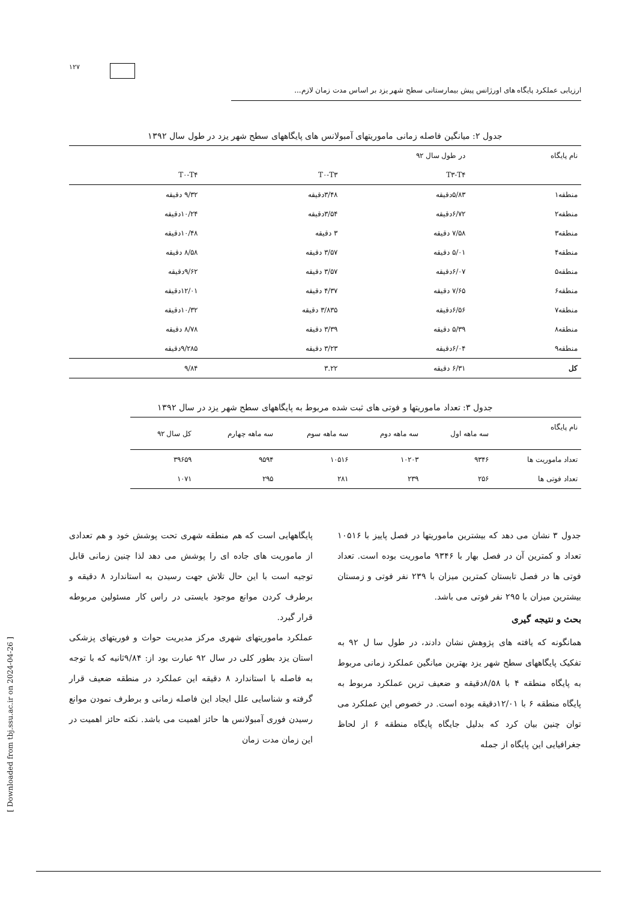۱۲۷
ارزیابی عملکرد پایگاه های اورژانس پیش بیمارستانی سطح شهر یزد بر اساس مدت زمان لازم...
جدول ۲: میانگین فاصله زمانی ماموریتهای آمبولانس های پایگاههای سطح شهر یزد در طول سال ۱۳۹۲
| نام پایگاه | در طول سال ۹۲ | | |
| --- | --- | --- | --- |
| | T۳-T۴ | T۰-T۳ | T۰-T۴ |
| منطقه۱ | ۵/۸۳دقیقه | ۳/۴۸دقیقه | ۹/۳۲ دقیقه |
| منطقه۲ | ۶/۷۲دقیقه | ۳/۵۴دقیقه | ۱۰/۲۴دقیقه |
| منطقه۳ | ۷/۵۸ دقیقه | ۳ دقیقه | ۱۰/۴۸دقیقه |
| منطقه۴ | ۵/۰۱ دقیقه | ۳/۵۷ دقیقه | ۸/۵۸ دقیقه |
| منطقه۵ | ۶/۰۷دقیقه | ۳/۵۷ دقیقه | ۹/۶۲دقیقه |
| منطقه۶ | ۷/۶۵ دقیقه | ۴/۳۷ دقیقه | ۱۲/۰۱دقیقه |
| منطقه۷ | ۶/۵۶دقیقه | ۳/۸۳۵ دقیقه | ۱۰/۳۲دقیقه |
| منطقه۸ | ۵/۳۹ دقیقه | ۳/۳۹ دقیقه | ۸/۷۸ دقیقه |
| منطقه۹ | ۶/۰۴دقیقه | ۳/۲۳ دقیقه | ۹/۲۸۵دقیقه |
| کل | ۶/۳۱ دقیقه | ۳.۲۲ | ۹/۸۴ |
جدول ۳: تعداد ماموریتها و فوتی های ثبت شده مربوط به پایگاههای سطح شهر یزد در سال ۱۳۹۲
| نام پایگاه | سه ماهه اول | سه ماهه دوم | سه ماهه سوم | سه ماهه چهارم | کل سال ۹۲ |
| --- | --- | --- | --- | --- | --- |
| تعداد ماموریت ها | ۹۳۴۶ | ۱۰۲۰۳ | ۱۰۵۱۶ | ۹۵۹۴ | ۳۹۶۵۹ |
| تعداد فوتی ها | ۲۵۶ | ۲۳۹ | ۲۸۱ | ۲۹۵ | ۱۰۷۱ |
جدول ۳ نشان می دهد که بیشترین ماموریتها در فصل پاییز با ۱۰۵۱۶ تعداد و کمترین آن در فصل بهار با ۹۳۴۶ ماموریت بوده است. تعداد فوتی ها در فصل تابستان کمترین میزان با ۲۳۹ نفر فوتی و زمستان بیشترین میزان با ۲۹۵ نفر فوتی می باشد.
بحث و نتیجه گیری
همانگونه که یافته های پژوهش نشان دادند، در طول سا ل ۹۲ به تفکیک پایگاههای سطح شهر یزد بهترین میانگین عملکرد زمانی مربوط به پایگاه منطقه ۴ با ۸/۵۸دقیقه و ضعیف ترین عملکرد مربوط به پایگاه منطقه ۶ با ۱۲/۰۱دقیقه بوده است. در خصوص این عملکرد می توان چنین بیان کرد که بدلیل جایگاه پایگاه منطقه ۶ از لحاظ جغرافیایی این پایگاه از جمله
پایگاههایی است که هم منطقه شهری تحت پوشش خود و هم تعدادی از ماموریت های جاده ای را پوشش می دهد لذا چنین زمانی قابل توجیه است با این حال تلاش جهت رسیدن به استاندارد ۸ دقیقه و برطرف کردن موانع موجود بایستی در راس کار مسئولین مربوطه قرار گیرد.
عملکرد ماموریتهای شهری مرکز مدیریت حواث و فوریتهای پزشکی استان یزد بطور کلی در سال ۹۲ عبارت بود از: ۹/۸۴ثانیه که با توجه به فاصله با استاندارد ۸ دقیقه این عملکرد در منطقه ضعیف قرار گرفته و شناسایی علل ایجاد این فاصله زمانی و برطرف نمودن موانع رسیدن فوری آمبولانس ها حائز اهمیت می باشد. نکته حائز اهمیت در این زمان مدت زمان
[ Downloaded from tbj.ssu.ac.ir on 2024-04-26 ]